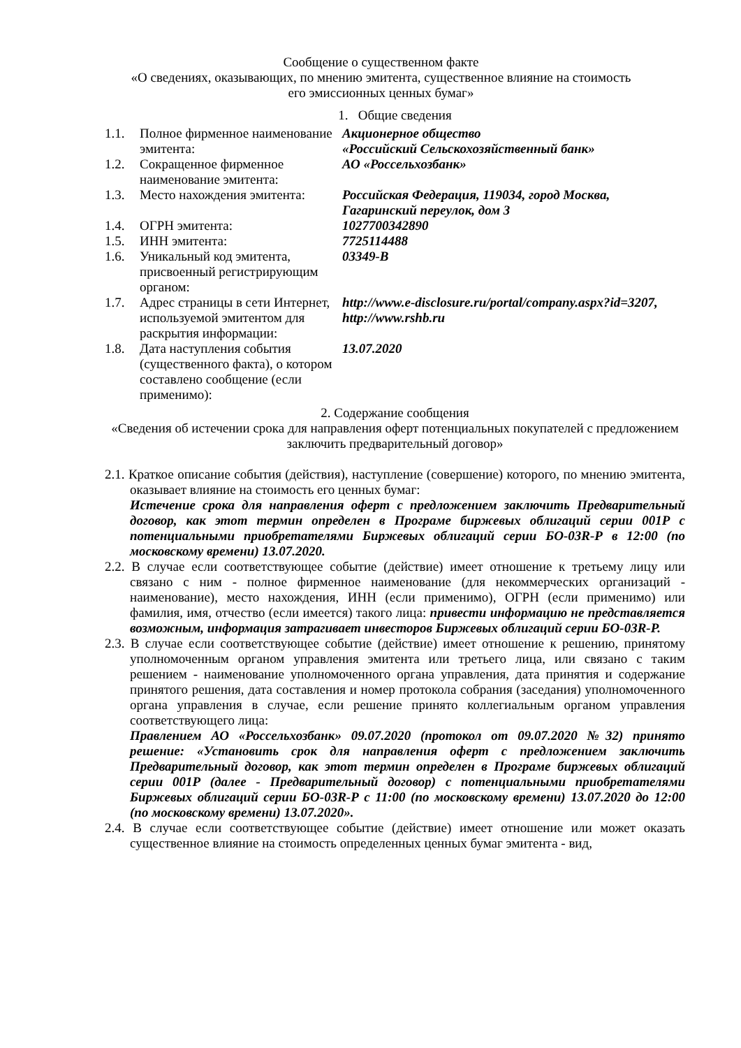Сообщение о существенном факте
«О сведениях, оказывающих, по мнению эмитента, существенное влияние на стоимость
его эмиссионных ценных бумаг»
1. Общие сведения
| 1.1. | Полное фирменное наименование эмитента: | Акционерное общество «Российский Сельскохозяйственный банк» |
| 1.2. | Сокращенное фирменное наименование эмитента: | АО «Россельхозбанк» |
| 1.3. | Место нахождения эмитента: | Российская Федерация, 119034, город Москва, Гагаринский переулок, дом 3 |
| 1.4. | ОГРН эмитента: | 1027700342890 |
| 1.5. | ИНН эмитента: | 7725114488 |
| 1.6. | Уникальный код эмитента, присвоенный регистрирующим органом: | 03349-B |
| 1.7. | Адрес страницы в сети Интернет, используемой эмитентом для раскрытия информации: | http://www.e-disclosure.ru/portal/company.aspx?id=3207, http://www.rshb.ru |
| 1.8. | Дата наступления события (существенного факта), о котором составлено сообщение (если применимо): | 13.07.2020 |
2. Содержание сообщения
«Сведения об истечении срока для направления оферт потенциальных покупателей с предложением заключить предварительный договор»
2.1. Краткое описание события (действия), наступление (совершение) которого, по мнению эмитента, оказывает влияние на стоимость его ценных бумаг:
Истечение срока для направления оферт с предложением заключить Предварительный договор, как этот термин определен в Програме биржевых облигаций серии 001Р с потенциальными приобретателями Биржевых облигаций серии БО-03R-Р в 12:00 (по московскому времени) 13.07.2020.
2.2. В случае если соответствующее событие (действие) имеет отношение к третьему лицу или связано с ним - полное фирменное наименование (для некоммерческих организаций - наименование), место нахождения, ИНН (если применимо), ОГРН (если применимо) или фамилия, имя, отчество (если имеется) такого лица: привести информацию не представляется возможным, информация затрагивает инвесторов Биржевых облигаций серии БО-03R-Р.
2.3. В случае если соответствующее событие (действие) имеет отношение к решению, принятому уполномоченным органом управления эмитента или третьего лица, или связано с таким решением - наименование уполномоченного органа управления, дата принятия и содержание принятого решения, дата составления и номер протокола собрания (заседания) уполномоченного органа управления в случае, если решение принято коллегиальным органом управления соответствующего лица:
Правлением АО «Россельхозбанк» 09.07.2020 (протокол от 09.07.2020 №32) принято решение: «Установить срок для направления оферт с предложением заключить Предварительный договор, как этот термин определен в Програме биржевых облигаций серии 001Р (далее - Предварительный договор) с потенциальными приобретателями Биржевых облигаций серии БО-03R-Р с 11:00 (по московскому времени) 13.07.2020 до 12:00 (по московскому времени) 13.07.2020».
2.4. В случае если соответствующее событие (действие) имеет отношение или может оказать существенное влияние на стоимость определенных ценных бумаг эмитента - вид,